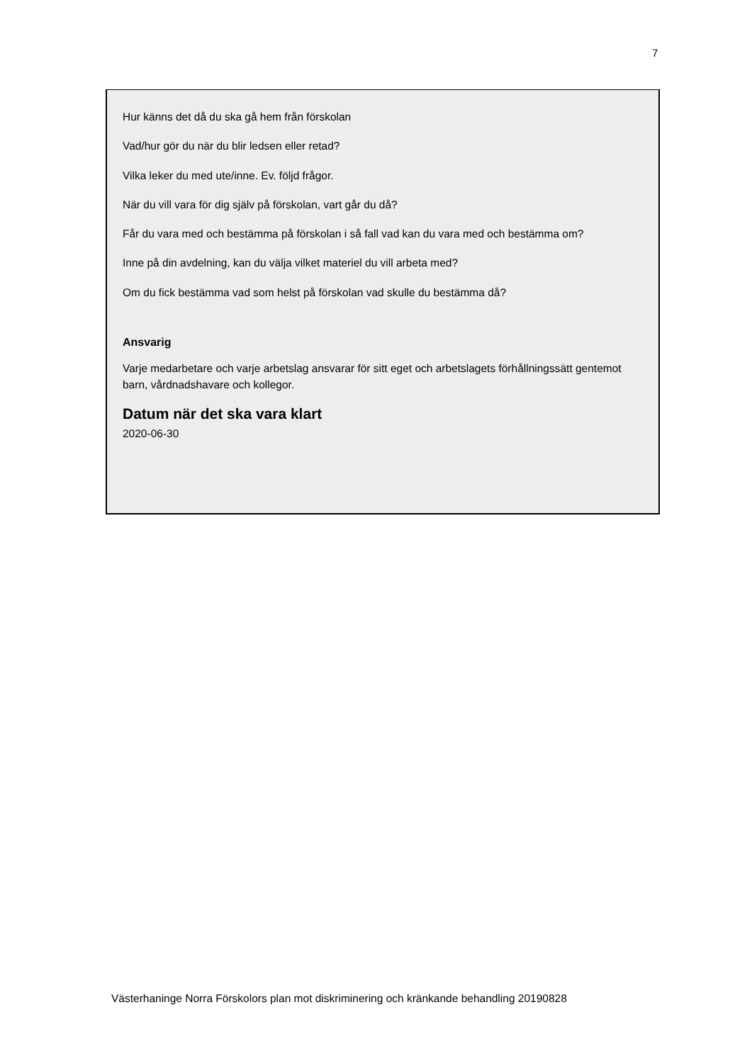7
Hur känns det då du ska gå hem från förskolan
Vad/hur gör du när du blir ledsen eller retad?
Vilka leker du med ute/inne. Ev. följd frågor.
När du vill vara för dig själv på förskolan, vart går du då?
Får du vara med och bestämma på förskolan i så fall vad kan du vara med och bestämma om?
Inne på din avdelning, kan du välja vilket materiel du vill arbeta med?
Om du fick bestämma vad som helst på förskolan vad skulle du bestämma då?
Ansvarig
Varje medarbetare och varje arbetslag ansvarar för sitt eget och arbetslagets förhållningssätt gentemot barn, vårdnadshavare och kollegor.
Datum när det ska vara klart
2020-06-30
Västerhaninge Norra Förskolors plan mot diskriminering och kränkande behandling 20190828